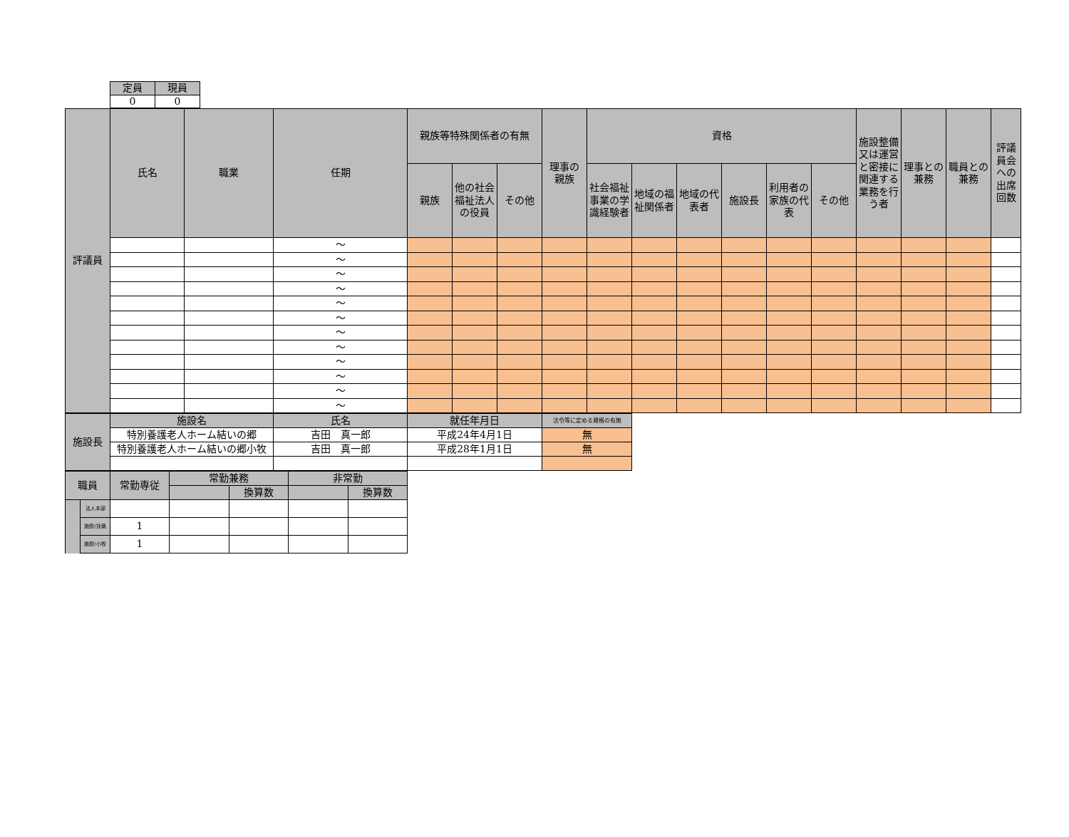| 定員 | 現員 |
| 0 | 0 |
| 評議員 | 氏名 | 職業 | 任期 | 親族等特殊関係者の有無 | | | 理事の 親族 | 資格 | | | | | | 施設整備又は運営と密接に関連する業務を行う者 | 理事との兼務 | 職員との兼務 | 評議員会への出席回数 |
| | | | | 親族 | 他の社会福祉法人の役員 | その他 | | 社会福祉事業の学識経験者 | 地域の福祉関係者 | 地域の代表者 | 施設長 | 利用者の家族の代表 | その他 | | | | |
| | | | ～ | | | | | | | | | | | | | | |
| | | | ～ | | | | | | | | | | | | | | |
| | | | ～ | | | | | | | | | | | | | | |
| | | | ～ | | | | | | | | | | | | | | |
| | | | ～ | | | | | | | | | | | | | | |
| | | | ～ | | | | | | | | | | | | | | |
| | | | ～ | | | | | | | | | | | | | | |
| | | | ～ | | | | | | | | | | | | | | |
| | | | ～ | | | | | | | | | | | | | | |
| | | | ～ | | | | | | | | | | | | | | |
| | | | ～ | | | | | | | | | | | | | | |
| | | | ～ | | | | | | | | | | | | | | |
| 施設長 | 施設名 | 氏名 | 就任年月日 | 法令等に定める資格の有無 |
| | 特別養護老人ホーム結いの郷 | 吉田 真一郎 | 平成24年4月1日 | 無 |
| | 特別養護老人ホーム結いの郷小牧 | 吉田 真一郎 | 平成28年1月1日 | 無 |
| 職員 | | 常勤専従 | 常勤兼務 | | 非常勤 | |
| | | | | 換算数 | | 換算数 |
| | 法人本部 | | | | | |
| | 施設/扶桑 | 1 | | | | |
| | 施設/小牧 | 1 | | | | |